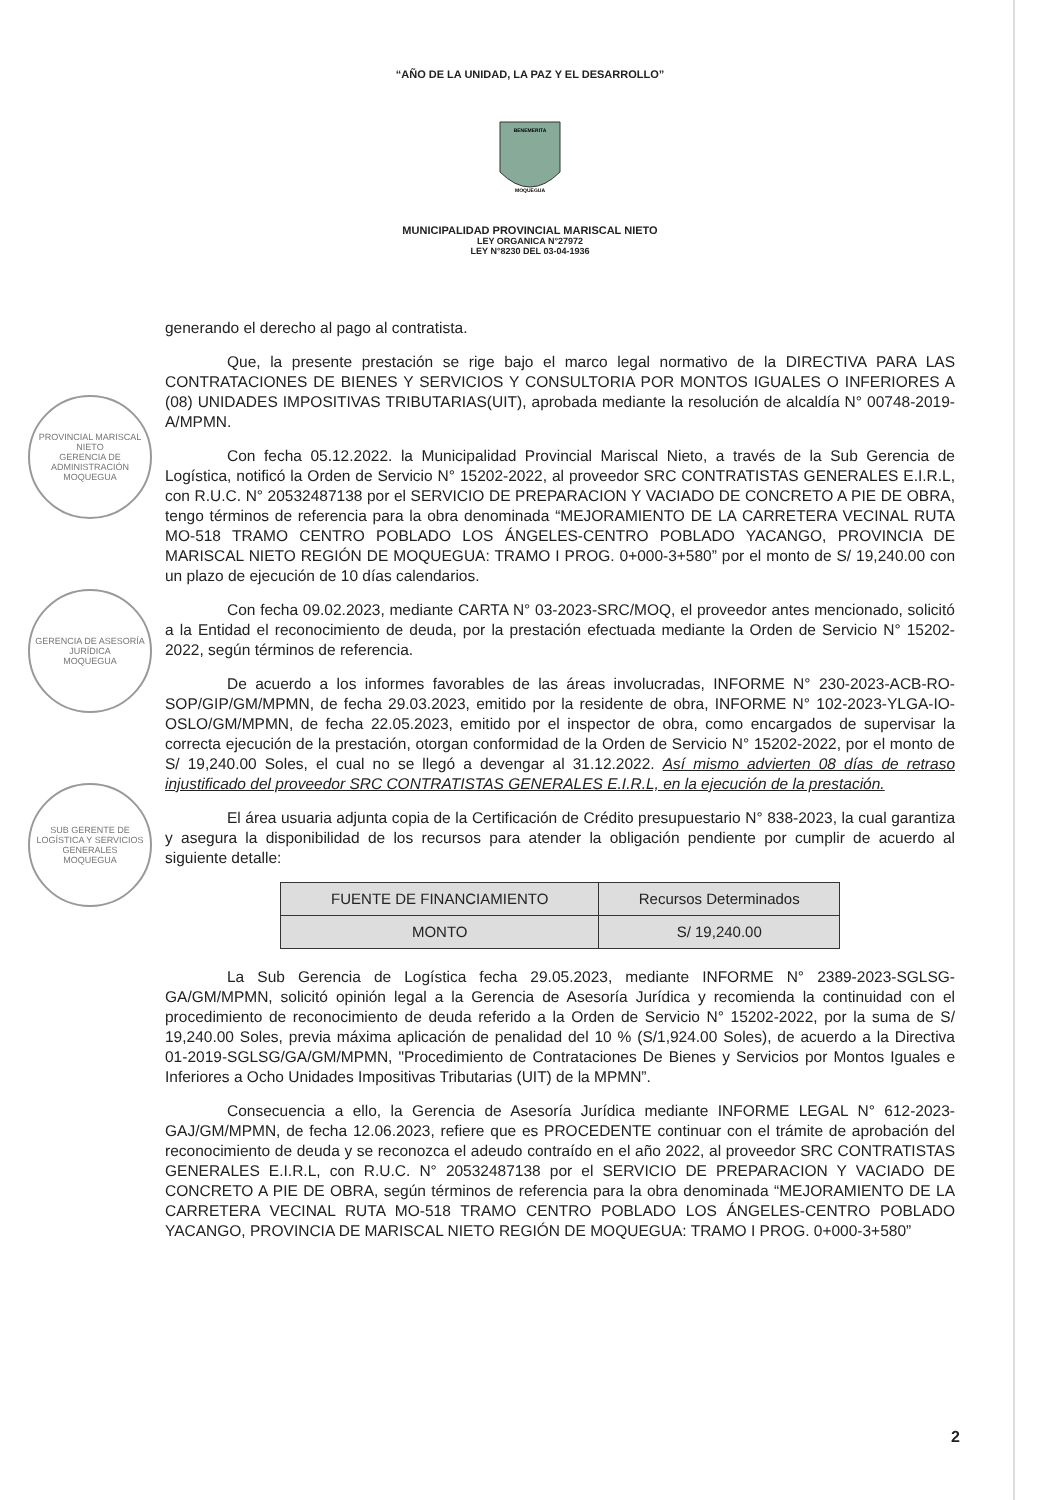“AÑO DE LA UNIDAD, LA PAZ Y EL DESARROLLO”
BENEMERITA
MOQUEGUA
MUNICIPALIDAD PROVINCIAL MARISCAL NIETO
LEY ORGANICA N°27972
LEY N°8230 DEL 03-04-1936
PROVINCIAL MARISCAL NIETO
GERENCIA DE ADMINISTRACIÓN
MOQUEGUA
GERENCIA DE ASESORÍA JURÍDICA
MOQUEGUA
SUB GERENTE DE LOGÍSTICA Y SERVICIOS GENERALES
MOQUEGUA
generando el derecho al pago al contratista.
Que, la presente prestación se rige bajo el marco legal normativo de la DIRECTIVA PARA LAS CONTRATACIONES DE BIENES Y SERVICIOS Y CONSULTORIA POR MONTOS IGUALES O INFERIORES A (08) UNIDADES IMPOSITIVAS TRIBUTARIAS(UIT), aprobada mediante la resolución de alcaldía N° 00748-2019-A/MPMN.
Con fecha 05.12.2022. la Municipalidad Provincial Mariscal Nieto, a través de la Sub Gerencia de Logística, notificó la Orden de Servicio N° 15202-2022, al proveedor SRC CONTRATISTAS GENERALES E.I.R.L, con R.U.C. N° 20532487138 por el SERVICIO DE PREPARACION Y VACIADO DE CONCRETO A PIE DE OBRA, tengo términos de referencia para la obra denominada “MEJORAMIENTO DE LA CARRETERA VECINAL RUTA MO-518 TRAMO CENTRO POBLADO LOS ÁNGELES-CENTRO POBLADO YACANGO, PROVINCIA DE MARISCAL NIETO REGIÓN DE MOQUEGUA: TRAMO I PROG. 0+000-3+580” por el monto de S/ 19,240.00 con un plazo de ejecución de 10 días calendarios.
Con fecha 09.02.2023, mediante CARTA N° 03-2023-SRC/MOQ, el proveedor antes mencionado, solicitó a la Entidad el reconocimiento de deuda, por la prestación efectuada mediante la Orden de Servicio N° 15202-2022, según términos de referencia.
De acuerdo a los informes favorables de las áreas involucradas, INFORME N° 230-2023-ACB-RO-SOP/GIP/GM/MPMN, de fecha 29.03.2023, emitido por la residente de obra, INFORME N° 102-2023-YLGA-IO-OSLO/GM/MPMN, de fecha 22.05.2023, emitido por el inspector de obra, como encargados de supervisar la correcta ejecución de la prestación, otorgan conformidad de la Orden de Servicio N° 15202-2022, por el monto de S/ 19,240.00 Soles, el cual no se llegó a devengar al 31.12.2022. Así mismo advierten 08 días de retraso injustificado del proveedor SRC CONTRATISTAS GENERALES E.I.R.L, en la ejecución de la prestación.
El área usuaria adjunta copia de la Certificación de Crédito presupuestario N° 838-2023, la cual garantiza y asegura la disponibilidad de los recursos para atender la obligación pendiente por cumplir de acuerdo al siguiente detalle:
| FUENTE DE FINANCIAMIENTO | Recursos Determinados |
| MONTO | S/ 19,240.00 |
La Sub Gerencia de Logística fecha 29.05.2023, mediante INFORME N° 2389-2023-SGLSG-GA/GM/MPMN, solicitó opinión legal a la Gerencia de Asesoría Jurídica y recomienda la continuidad con el procedimiento de reconocimiento de deuda referido a la Orden de Servicio N° 15202-2022, por la suma de S/ 19,240.00 Soles, previa máxima aplicación de penalidad del 10 % (S/1,924.00 Soles), de acuerdo a la Directiva 01-2019-SGLSG/GA/GM/MPMN, "Procedimiento de Contrataciones De Bienes y Servicios por Montos Iguales e Inferiores a Ocho Unidades Impositivas Tributarias (UIT) de la MPMN”.
Consecuencia a ello, la Gerencia de Asesoría Jurídica mediante INFORME LEGAL N° 612-2023-GAJ/GM/MPMN, de fecha 12.06.2023, refiere que es PROCEDENTE continuar con el trámite de aprobación del reconocimiento de deuda y se reconozca el adeudo contraído en el año 2022, al proveedor SRC CONTRATISTAS GENERALES E.I.R.L, con R.U.C. N° 20532487138 por el SERVICIO DE PREPARACION Y VACIADO DE CONCRETO A PIE DE OBRA, según términos de referencia para la obra denominada “MEJORAMIENTO DE LA CARRETERA VECINAL RUTA MO-518 TRAMO CENTRO POBLADO LOS ÁNGELES-CENTRO POBLADO YACANGO, PROVINCIA DE MARISCAL NIETO REGIÓN DE MOQUEGUA: TRAMO I PROG. 0+000-3+580”
2